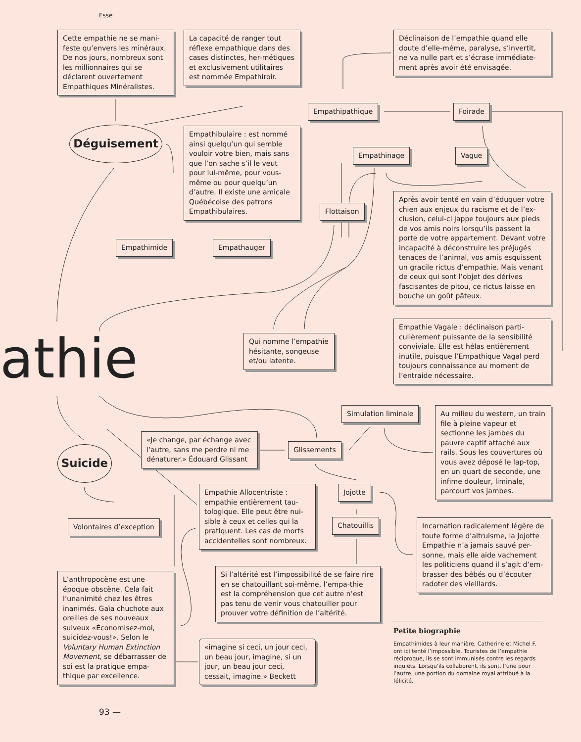Esse
Cette empathie ne se mani-feste qu’envers les minéraux. De nos jours, nombreux sont les millionnaires qui se déclarent ouvertement Empathiques Minéralistes.
La capacité de ranger tout réflexe empathique dans des cases distinctes, her-métiques et exclusivement utilitaires est nommée Empathiroir.
Déclinaison de l’empathie quand elle doute d’elle-même, paralyse, s’invertit, ne va nulle part et s’écrase immédiate-ment après avoir été envisagée.
Empathipathique Foirade
Déguisement
Empathibulaire : est nommé ainsi quelqu’un qui semble vouloir votre bien, mais sans que l’on sache s’il le veut pour lui-même, pour vous-même ou pour quelqu’un d’autre. Il existe une amicale Québécoise des patrons Empathibulaires.
Empathinage Vague
Après avoir tenté en vain d’éduquer votre chien aux enjeux du racisme et de l’ex-clusion, celui-ci jappe toujours aux pieds de vos amis noirs lorsqu’ils passent la porte de votre appartement. Devant votre incapacité à déconstruire les préjugés tenaces de l’animal, vos amis esquissent un gracile rictus d’empathie. Mais venant de ceux qui sont l’objet des dérives fascisantes de pitou, ce rictus laisse en bouche un goût pâteux.
Flottaison
Empathimide Empathauger
Qui nomme l’empathie hésitante, songeuse et/ou latente.
Empathie Vagale : déclinaison parti-culièrement puissante de la sensibilité conviviale. Elle est hélas entièrement inutile, puisque l’Empathique Vagal perd toujours connaissance au moment de l’entraide nécessaire.
athie
Simulation liminale
Au milieu du western, un train file à pleine vapeur et sectionne les jambes du pauvre captif attaché aux rails. Sous les couvertures où vous avez déposé le lap-top, en un quart de seconde, une infime douleur, liminale, parcourt vos jambes.
«Je change, par échange avec l’autre, sans me perdre ni me dénaturer.» Édouard Glissant
Glissements
Suicide
Empathie Allocentriste : empathie entièrement tau-tologique. Elle peut être nui-sible à ceux et celles qui la pratiquent. Les cas de morts accidentelles sont nombreux.
Jojotte
Volontaires d’exception Chatouillis
Incarnation radicalement légère de toute forme d’altruisme, la Jojotte Empathie n’a jamais sauvé per-sonne, mais elle aide vachement les politiciens quand il s’agit d’em-brasser des bébés ou d’écouter radoter des vieillards.
Si l’altérité est l’impossibilité de se faire rire en se chatouillant soi-même, l’empa-thie est la compréhension que cet autre n’est pas tenu de venir vous chatouiller pour prouver votre définition de l’altérité.
L’anthropocène est une époque obscène. Cela fait l’unanimité chez les êtres inanimés. Gaïa chuchote aux oreilles de ses nouveaux suiveux «Économisez-moi, suicidez-vous!». Selon le Voluntary Human Extinction Movement, se débarrasser de soi est la pratique empa-thique par excellence.
Petite biographie
Empathimides à leur manière, Catherine et Michel F. ont ici tenté l’impossible. Touristes de l’empathie réciproque, ils se sont immunisés contre les regards inquiets. Lorsqu’ils collaborent, ils sont, l’une pour l’autre, une portion du domaine royal attribué à la félicité.
«imagine si ceci, un jour ceci, un beau jour, imagine, si un jour, un beau jour ceci, cessait, imagine.» Beckett
93 —